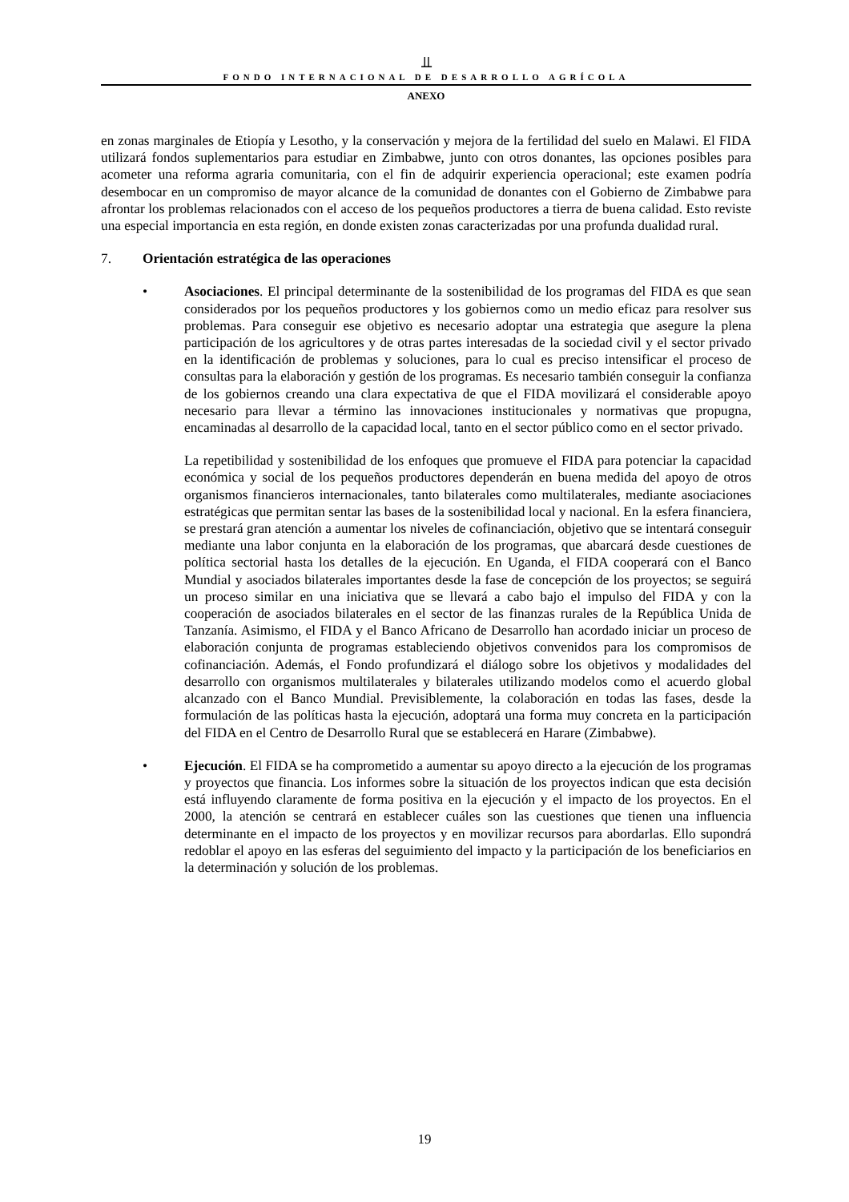⫫
FONDO INTERNACIONAL DE DESARROLLO AGRÍCOLA
ANEXO
en zonas marginales de Etiopía y Lesotho, y la conservación y mejora de la fertilidad del suelo en Malawi. El FIDA utilizará fondos suplementarios para estudiar en Zimbabwe, junto con otros donantes, las opciones posibles para acometer una reforma agraria comunitaria, con el fin de adquirir experiencia operacional; este examen podría desembocar en un compromiso de mayor alcance de la comunidad de donantes con el Gobierno de Zimbabwe para afrontar los problemas relacionados con el acceso de los pequeños productores a tierra de buena calidad. Esto reviste una especial importancia en esta región, en donde existen zonas caracterizadas por una profunda dualidad rural.
7. Orientación estratégica de las operaciones
• Asociaciones. El principal determinante de la sostenibilidad de los programas del FIDA es que sean considerados por los pequeños productores y los gobiernos como un medio eficaz para resolver sus problemas. Para conseguir ese objetivo es necesario adoptar una estrategia que asegure la plena participación de los agricultores y de otras partes interesadas de la sociedad civil y el sector privado en la identificación de problemas y soluciones, para lo cual es preciso intensificar el proceso de consultas para la elaboración y gestión de los programas. Es necesario también conseguir la confianza de los gobiernos creando una clara expectativa de que el FIDA movilizará el considerable apoyo necesario para llevar a término las innovaciones institucionales y normativas que propugna, encaminadas al desarrollo de la capacidad local, tanto en el sector público como en el sector privado.
La repetibilidad y sostenibilidad de los enfoques que promueve el FIDA para potenciar la capacidad económica y social de los pequeños productores dependerán en buena medida del apoyo de otros organismos financieros internacionales, tanto bilaterales como multilaterales, mediante asociaciones estratégicas que permitan sentar las bases de la sostenibilidad local y nacional. En la esfera financiera, se prestará gran atención a aumentar los niveles de cofinanciación, objetivo que se intentará conseguir mediante una labor conjunta en la elaboración de los programas, que abarcará desde cuestiones de política sectorial hasta los detalles de la ejecución. En Uganda, el FIDA cooperará con el Banco Mundial y asociados bilaterales importantes desde la fase de concepción de los proyectos; se seguirá un proceso similar en una iniciativa que se llevará a cabo bajo el impulso del FIDA y con la cooperación de asociados bilaterales en el sector de las finanzas rurales de la República Unida de Tanzanía. Asimismo, el FIDA y el Banco Africano de Desarrollo han acordado iniciar un proceso de elaboración conjunta de programas estableciendo objetivos convenidos para los compromisos de cofinanciación. Además, el Fondo profundizará el diálogo sobre los objetivos y modalidades del desarrollo con organismos multilaterales y bilaterales utilizando modelos como el acuerdo global alcanzado con el Banco Mundial. Previsiblemente, la colaboración en todas las fases, desde la formulación de las políticas hasta la ejecución, adoptará una forma muy concreta en la participación del FIDA en el Centro de Desarrollo Rural que se establecerá en Harare (Zimbabwe).
• Ejecución. El FIDA se ha comprometido a aumentar su apoyo directo a la ejecución de los programas y proyectos que financia. Los informes sobre la situación de los proyectos indican que esta decisión está influyendo claramente de forma positiva en la ejecución y el impacto de los proyectos. En el 2000, la atención se centrará en establecer cuáles son las cuestiones que tienen una influencia determinante en el impacto de los proyectos y en movilizar recursos para abordarlas. Ello supondrá redoblar el apoyo en las esferas del seguimiento del impacto y la participación de los beneficiarios en la determinación y solución de los problemas.
19